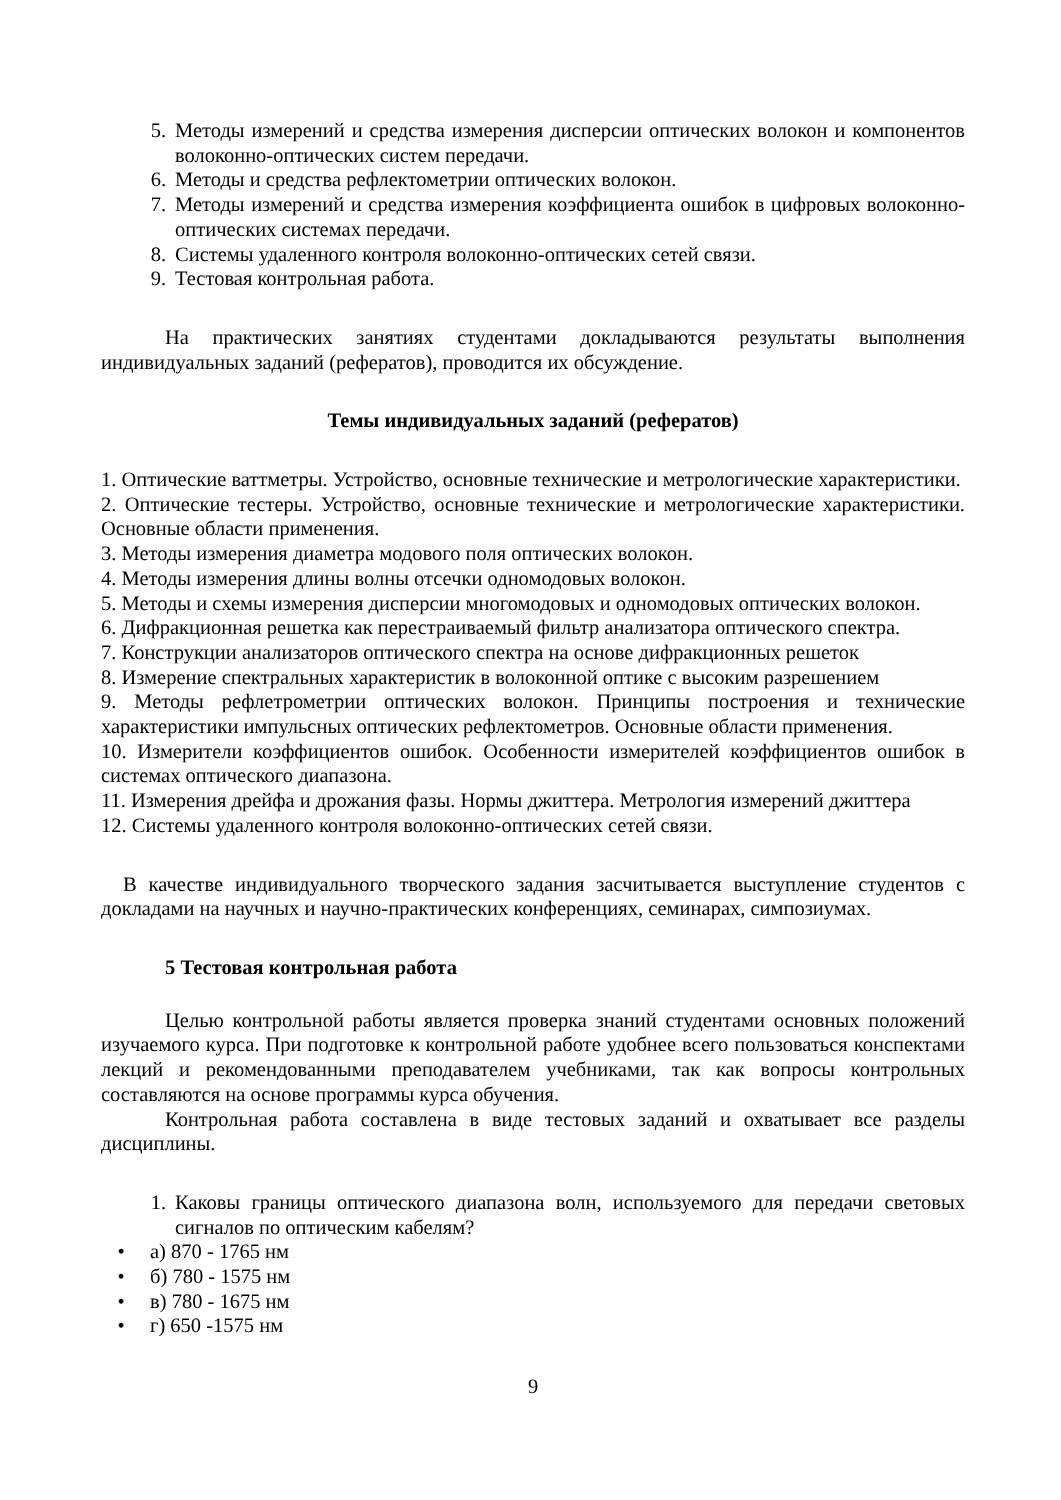5. Методы измерений и средства измерения дисперсии оптических волокон и компонентов волоконно-оптических систем передачи.
6. Методы и средства рефлектометрии оптических волокон.
7. Методы измерений и средства измерения коэффициента ошибок в цифровых волоконно-оптических системах передачи.
8. Системы удаленного контроля волоконно-оптических сетей связи.
9. Тестовая контрольная работа.
На практических занятиях студентами докладываются результаты выполнения индивидуальных заданий (рефератов), проводится их обсуждение.
Темы индивидуальных заданий (рефератов)
1. Оптические ваттметры. Устройство, основные технические и метрологические характеристики.
2. Оптические тестеры. Устройство, основные технические и метрологические характеристики. Основные области применения.
3. Методы измерения диаметра модового поля оптических волокон.
4. Методы измерения длины волны отсечки одномодовых волокон.
5. Методы и схемы измерения дисперсии многомодовых и одномодовых оптических волокон.
6. Дифракционная решетка как перестраиваемый фильтр анализатора оптического спектра.
7. Конструкции анализаторов оптического спектра на основе дифракционных решеток
8. Измерение спектральных характеристик в волоконной оптике с высоким разрешением
9. Методы рефлетрометрии оптических волокон. Принципы построения и технические характеристики импульсных оптических рефлектометров. Основные области применения.
10. Измерители коэффициентов ошибок. Особенности измерителей коэффициентов ошибок в системах оптического диапазона.
11. Измерения дрейфа и дрожания фазы. Нормы джиттера. Метрология измерений джиттера
12. Системы удаленного контроля волоконно-оптических сетей связи.
В качестве индивидуального творческого задания засчитывается выступление студентов с докладами на научных и научно-практических конференциях, семинарах, симпозиумах.
5 Тестовая контрольная работа
Целью контрольной работы является проверка знаний студентами основных положений изучаемого курса. При подготовке к контрольной работе удобнее всего пользоваться конспектами лекций и рекомендованными преподавателем учебниками, так как вопросы контрольных составляются на основе программы курса обучения.
Контрольная работа составлена в виде тестовых заданий и охватывает все разделы дисциплины.
1. Каковы границы оптического диапазона волн, используемого для передачи световых сигналов по оптическим кабелям?
• а) 870 - 1765 нм
• б) 780 - 1575 нм
• в) 780 - 1675 нм
• г) 650 -1575 нм
9